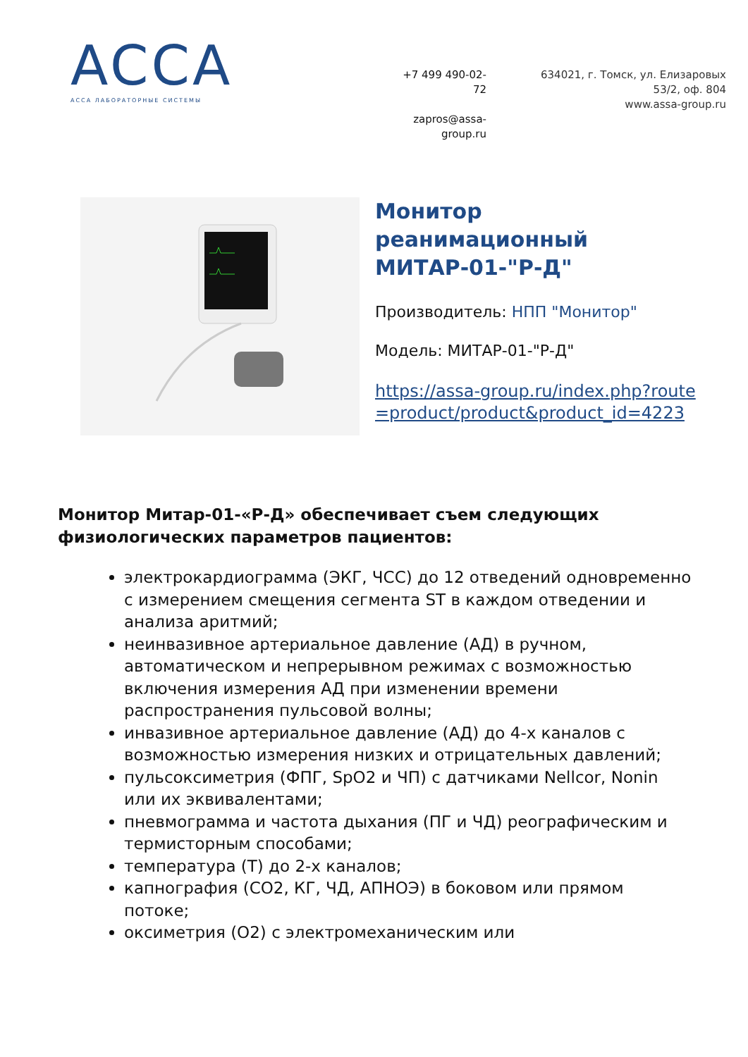ACCA
АССА ЛАБОРАТОРНЫЕ СИСТЕМЫ
+7 499 490-02-72
zapros@assa-group.ru
634021, г. Томск, ул. Елизаровых
53/2, оф. 804
www.assa-group.ru
Монитор реанимационный МИТАР-01-"Р-Д"
Производитель: НПП "Монитор"
Модель: МИТАР-01-"Р-Д"
https://assa-group.ru/index.php?route=product/product&product_id=4223
Монитор Митар-01-«Р-Д» обеспечивает съем следующих физиологических параметров пациентов:
электрокардиограмма (ЭКГ, ЧСС) до 12 отведений одновременно с измерением смещения сегмента ST в каждом отведении и анализа аритмий;
неинвазивное артериальное давление (АД) в ручном, автоматическом и непрерывном режимах с возможностью включения измерения АД при изменении времени распространения пульсовой волны;
инвазивное артериальное давление (АД) до 4-х каналов с возможностью измерения низких и отрицательных давлений;
пульсоксиметрия (ФПГ, SpO2 и ЧП) с датчиками Nellcor, Nonin или их эквивалентами;
пневмограмма и частота дыхания (ПГ и ЧД) реографическим и термисторным способами;
температура (Т) до 2-х каналов;
капнография (CO2, КГ, ЧД, АПНОЭ) в боковом или прямом потоке;
оксиметрия (O2) с электромеханическим или